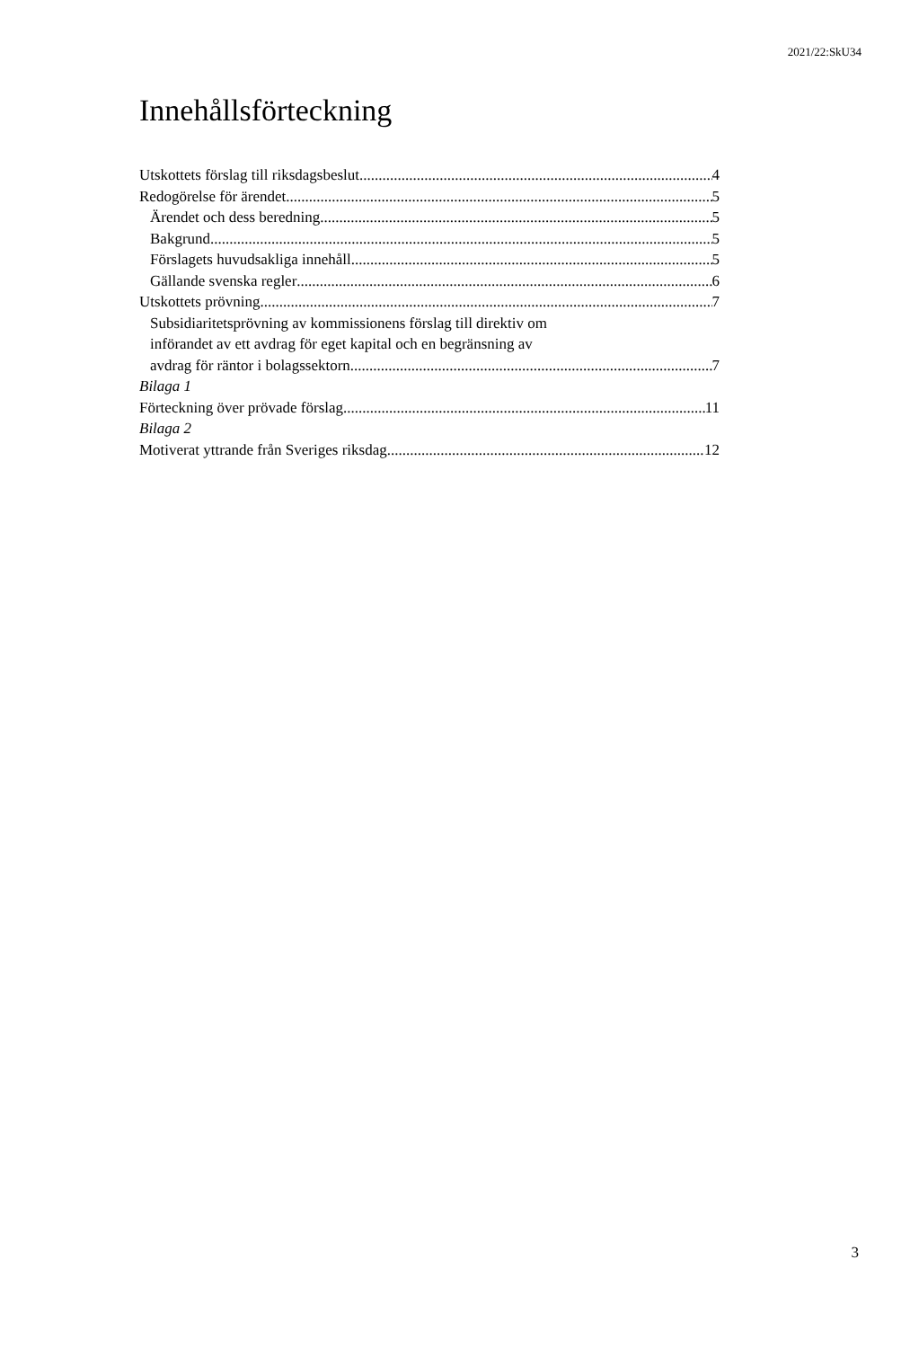2021/22:SkU34
Innehållsförteckning
Utskottets förslag till riksdagsbeslut 4
Redogörelse för ärendet 5
Ärendet och dess beredning 5
Bakgrund 5
Förslagets huvudsakliga innehåll 5
Gällande svenska regler 6
Utskottets prövning 7
Subsidiaritetsprövning av kommissionens förslag till direktiv om
införandet av ett avdrag för eget kapital och en begränsning av
avdrag för räntor i bolagssektorn 7
Bilaga 1
Förteckning över prövade förslag 11
Bilaga 2
Motiverat yttrande från Sveriges riksdag 12
3